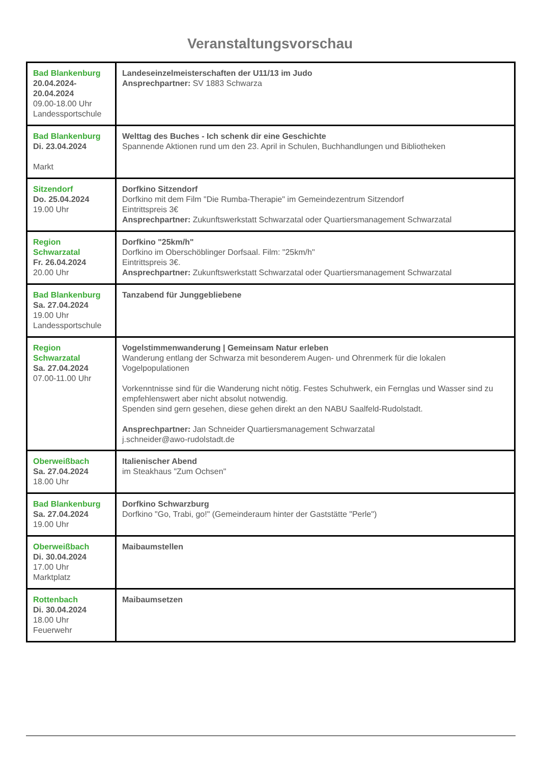Veranstaltungsvorschau
| Bad Blankenburg 20.04.2024- 20.04.2024 09.00-18.00 Uhr Landessportschule | Landeseinzelmeisterschaften der U11/13 im Judo Ansprechpartner: SV 1883 Schwarza |
| Bad Blankenburg Di. 23.04.2024 Markt | Welttag des Buches - Ich schenk dir eine Geschichte Spannende Aktionen rund um den 23. April in Schulen, Buchhandlungen und Bibliotheken |
| Sitzendorf Do. 25.04.2024 19.00 Uhr | Dorfkino Sitzendorf Dorfkino mit dem Film "Die Rumba-Therapie" im Gemeindezentrum Sitzendorf Eintrittspreis 3€ Ansprechpartner: Zukunftswerkstatt Schwarzatal oder Quartiersmanagement Schwarzatal |
| Region Schwarzatal Fr. 26.04.2024 20.00 Uhr | Dorfkino "25km/h" Dorfkino im Oberschöblinger Dorfsaal. Film: "25km/h" Eintrittspreis 3€. Ansprechpartner: Zukunftswerkstatt Schwarzatal oder Quartiersmanagement Schwarzatal |
| Bad Blankenburg Sa. 27.04.2024 19.00 Uhr Landessportschule | Tanzabend für Junggebliebene |
| Region Schwarzatal Sa. 27.04.2024 07.00-11.00 Uhr | Vogelstimmenwanderung / Gemeinsam Natur erleben Wanderung entlang der Schwarza mit besonderem Augen- und Ohrenmerk für die lokalen Vogelpopulationen Vorkenntnisse sind für die Wanderung nicht nötig. Festes Schuhwerk, ein Fernglas und Wasser sind zu empfehlenswert aber nicht absolut notwendig. Spenden sind gern gesehen, diese gehen direkt an den NABU Saalfeld-Rudolstadt. Ansprechpartner: Jan Schneider Quartiersmanagement Schwarzatal j.schneider@awo-rudolstadt.de |
| Oberweißbach Sa. 27.04.2024 18.00 Uhr | Italienischer Abend im Steakhaus "Zum Ochsen" |
| Bad Blankenburg Sa. 27.04.2024 19.00 Uhr | Dorfkino Schwarzburg Dorfkino "Go, Trabi, go!" (Gemeinderaum hinter der Gaststätte "Perle") |
| Oberweißbach Di. 30.04.2024 17.00 Uhr Marktplatz | Maibaumstellen |
| Rottenbach Di. 30.04.2024 18.00 Uhr Feuerwehr | Maibaumsetzen |